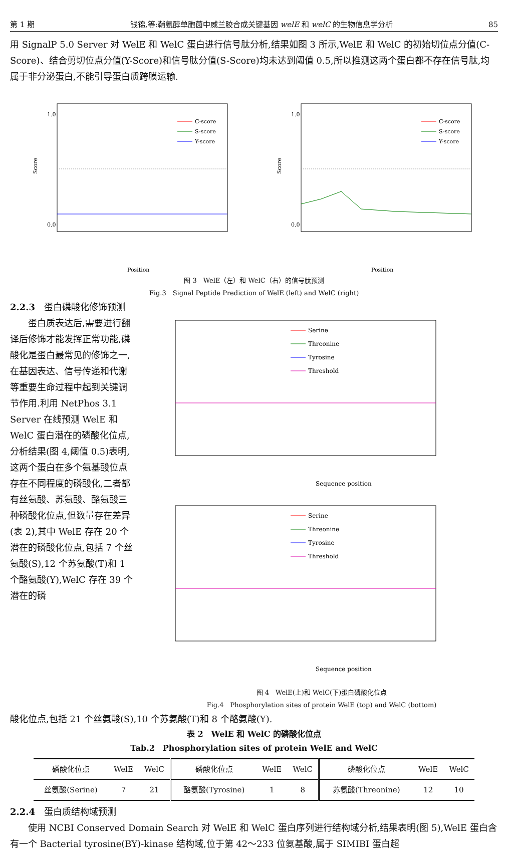第 1 期 钱锦,等:鞘氨醇单胞菌中威兰胶合成关键基因 welE 和 welC 的生物信息学分析 85
用 SignalP 5.0 Server 对 WelE 和 WelC 蛋白进行信号肽分析,结果如图 3 所示,WelE 和 WelC 的初始切位点分值(C-Score)、结合剪切位点分值(Y-Score)和信号肽分值(S-Score)均未达到阈值 0.5,所以推测这两个蛋白都不存在信号肽,均属于非分泌蛋白,不能引导蛋白质跨膜运输.
Score
C-score
S-score
Y-score
1.0
0.0
Position
Score
C-score
S-score
Y-score
1.0
0.0
Position
图 3　WelE（左）和 WelC（右）的信号肽预测
Fig.3　Signal Peptide Prediction of WelE (left) and WelC (right)
2.2.3　蛋白磷酸化修饰预测
　　蛋白质表达后,需要进行翻译后修饰才能发挥正常功能,磷酸化是蛋白最常见的修饰之一,在基因表达、信号传递和代谢等重要生命过程中起到关键调节作用.利用 NetPhos 3.1 Server 在线预测 WelE 和 WelC 蛋白潜在的磷酸化位点,分析结果(图 4,阈值 0.5)表明,这两个蛋白在多个氨基酸位点存在不同程度的磷酸化,二者都有丝氨酸、苏氨酸、酪氨酸三种磷酸化位点,但数量存在差异(表 2),其中 WelE 存在 20 个潜在的磷酸化位点,包括 7 个丝氨酸(S),12 个苏氨酸(T)和 1 个酪氨酸(Y),WelC 存在 39 个潜在的磷
Serine
Threonine
Tyrosine
Threshold
Sequence position
Serine
Threonine
Tyrosine
Threshold
Sequence position
图 4　WelE(上)和 WelC(下)蛋白磷酸化位点
Fig.4　Phosphorylation sites of protein WelE (top) and WelC (bottom)
酸化位点,包括 21 个丝氨酸(S),10 个苏氨酸(T)和 8 个酪氨酸(Y).
表 2　WelE 和 WelC 的磷酸化位点
Tab.2　Phosphorylation sites of protein WelE and WelC
| 磷酸化位点 | WelE | WelC | 磷酸化位点 | WelE | WelC | 磷酸化位点 | WelE | WelC |
| --- | --- | --- | --- | --- | --- | --- | --- | --- |
| 丝氨酸(Serine) | 7 | 21 | 酪氨酸(Tyrosine) | 1 | 8 | 苏氨酸(Threonine) | 12 | 10 |
2.2.4　蛋白质结构域预测
　　使用 NCBI Conserved Domain Search 对 WelE 和 WelC 蛋白序列进行结构域分析,结果表明(图 5),WelE 蛋白含有一个 Bacterial tyrosine(BY)-kinase 结构域,位于第 42～233 位氨基酸,属于 SIMIBI 蛋白超